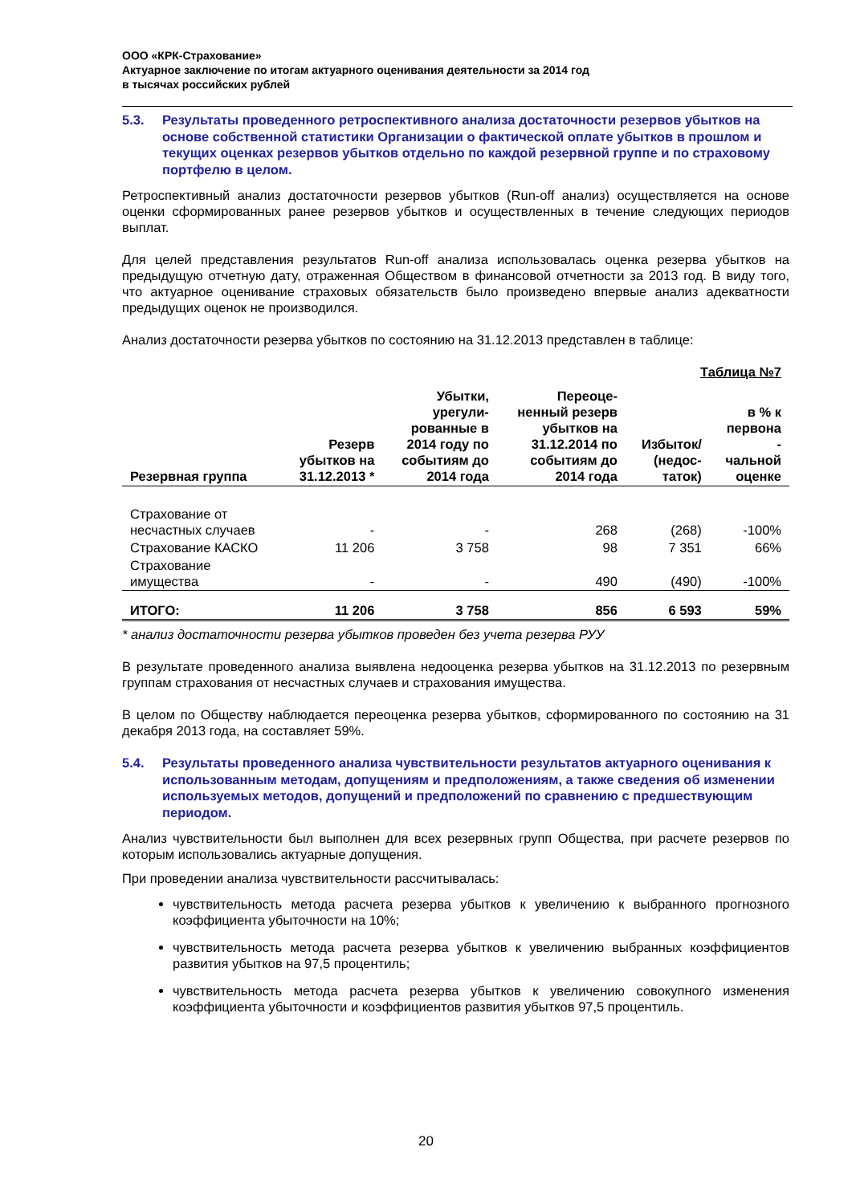ООО «КРК-Страхование»
Актуарное заключение по итогам актуарного оценивания деятельности за 2014 год
в тысячах российских рублей
5.3. Результаты проведенного ретроспективного анализа достаточности резервов убытков на основе собственной статистики Организации о фактической оплате убытков в прошлом и текущих оценках резервов убытков отдельно по каждой резервной группе и по страховому портфелю в целом.
Ретроспективный анализ достаточности резервов убытков (Run-off анализ) осуществляется на основе оценки сформированных ранее резервов убытков и осуществленных в течение следующих периодов выплат.
Для целей представления результатов Run-off анализа использовалась оценка резерва убытков на предыдущую отчетную дату, отраженная Обществом в финансовой отчетности за 2013 год. В виду того, что актуарное оценивание страховых обязательств было произведено впервые анализ адекватности предыдущих оценок не производился.
Анализ достаточности резерва убытков по состоянию на 31.12.2013 представлен в таблице:
Таблица №7
| Резервная группа | Резерв убытков на 31.12.2013 * | Убытки, урегули- рованные в 2014 году по событиям до 2014 года | Переоце- ненный резерв убытков на 31.12.2014 по событиям до 2014 года | Избыток/ (недос- таток) | в % к первона - чальной оценке |
| --- | --- | --- | --- | --- | --- |
| Страхование от несчастных случаев | - | - | 268 | (268) | -100% |
| Страхование КАСКО | 11 206 | 3 758 | 98 | 7 351 | 66% |
| Страхование имущества | - | - | 490 | (490) | -100% |
| ИТОГО: | 11 206 | 3 758 | 856 | 6 593 | 59% |
* анализ достаточности резерва убытков проведен без учета резерва РУУ
В результате проведенного анализа выявлена недооценка резерва убытков на 31.12.2013 по резервным группам страхования от несчастных случаев и страхования имущества.
В целом по Обществу наблюдается переоценка резерва убытков, сформированного по состоянию на 31 декабря 2013 года, на составляет 59%.
5.4. Результаты проведенного анализа чувствительности результатов актуарного оценивания к использованным методам, допущениям и предположениям, а также сведения об изменении используемых методов, допущений и предположений по сравнению с предшествующим периодом.
Анализ чувствительности был выполнен для всех резервных групп Общества, при расчете резервов по которым использовались актуарные допущения.
При проведении анализа чувствительности рассчитывалась:
чувствительность метода расчета резерва убытков к увеличению к выбранного прогнозного коэффициента убыточности на 10%;
чувствительность метода расчета резерва убытков к увеличению выбранных коэффициентов развития убытков на 97,5 процентиль;
чувствительность метода расчета резерва убытков к увеличению совокупного изменения коэффициента убыточности и коэффициентов развития убытков 97,5 процентиль.
20